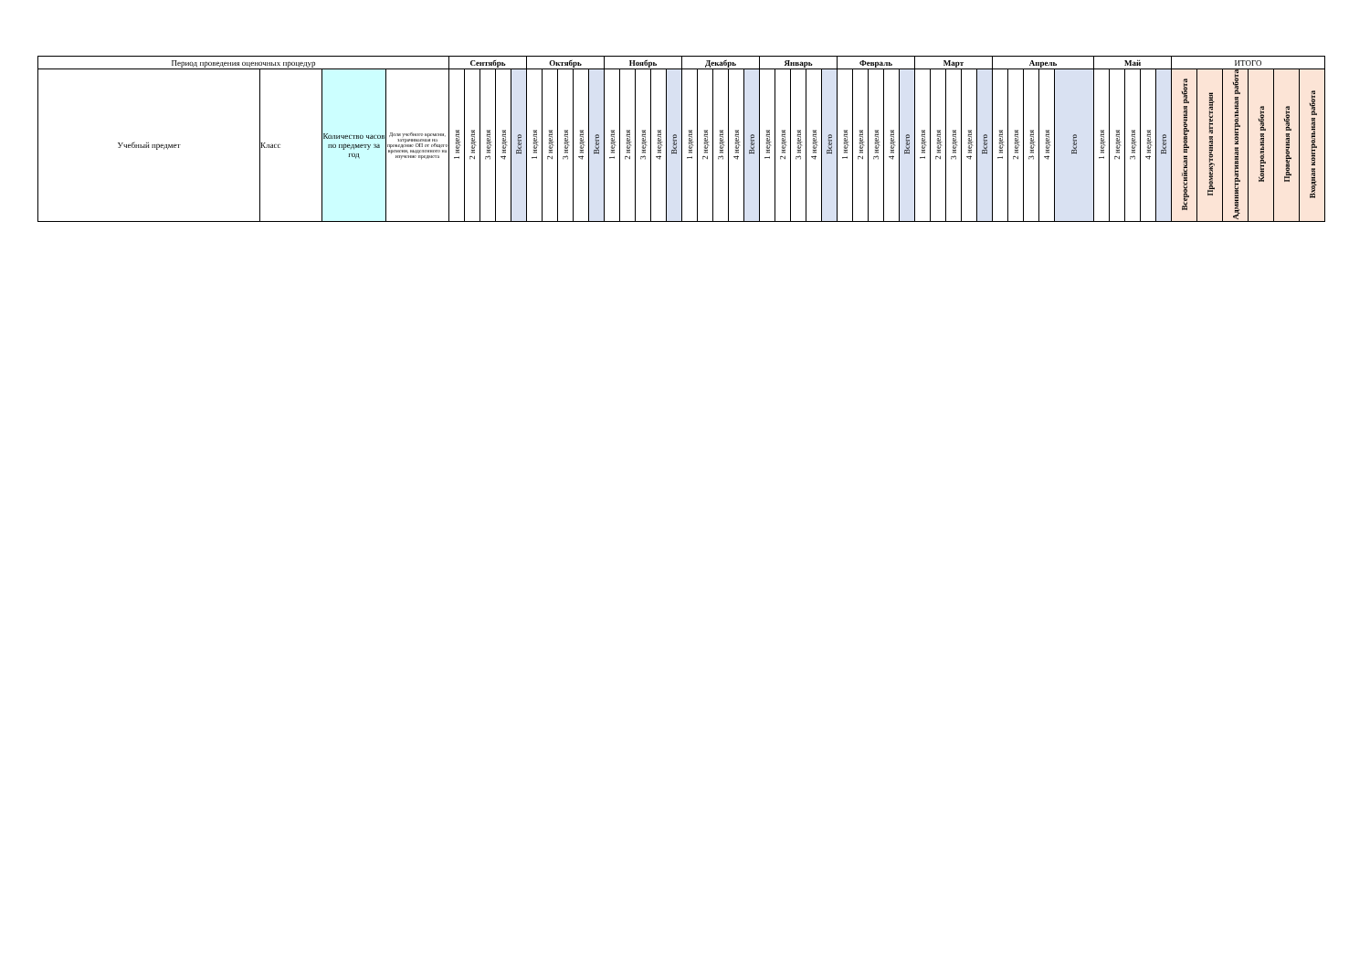| Период проведения оценочных процедур | | | | Сентябрь | | | | | Октябрь | | | | | Ноябрь | | | | | Декабрь | | | | | Январь | | | | | Февраль | | | | | Март | | | | | Апрель | | | | | Май | | | | | ИТОГО | | | | | |
| --- | --- | --- | --- | --- | --- | --- | --- | --- | --- | --- | --- | --- | --- | --- | --- | --- | --- | --- | --- | --- | --- | --- | --- | --- | --- | --- | --- | --- | --- | --- | --- | --- | --- | --- | --- | --- | --- | --- | --- | --- | --- | --- | --- | --- | --- | --- | --- | --- | --- | --- | --- | --- | --- | --- |
| Учебный предмет | Класс | Количество часов по предмету за год | Доля учебного времени, затрачиваемая на проведение ОП от общего времени, выделенного на изучение предмета | 1 неделя | 2 неделя | 3 неделя | 4 неделя | Всего | 1 неделя | 2 неделя | 3 неделя | 4 неделя | Всего | 1 неделя | 2 неделя | 3 неделя | 4 неделя | Всего | 1 неделя | 2 неделя | 3 неделя | 4 неделя | Всего | 1 неделя | 2 неделя | 3 неделя | 4 неделя | Всего | 1 неделя | 2 неделя | 3 неделя | 4 неделя | Всего | 1 неделя | 2 неделя | 3 неделя | 4 неделя | Всего | 1 неделя | 2 неделя | 3 неделя | 4 неделя | Всего | 1 неделя | 2 неделя | 3 неделя | 4 неделя | Всего | Всероссийская проверочная работа | Промежуточная аттестация | Административная контрольная работа | Контрольная работа | Проверочная работа | Входная контрольная работа |